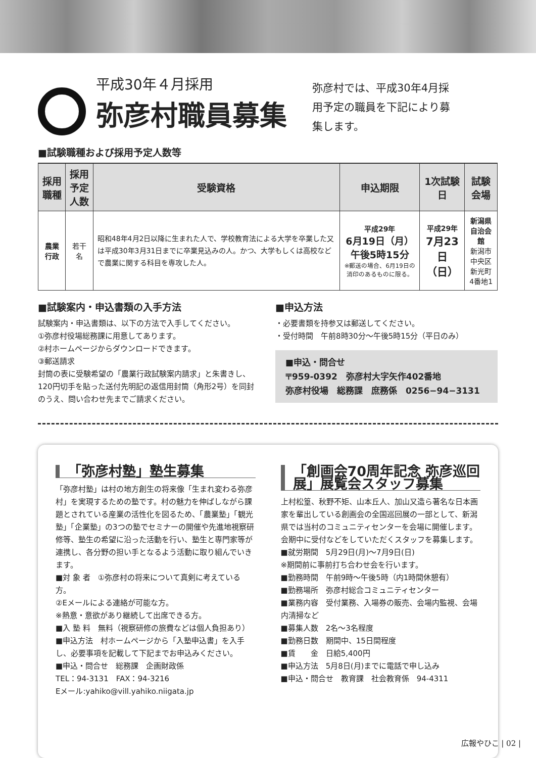平成30年４月採用
弥彦村職員募集
弥彦村では、平成30年4月採用予定の職員を下記により募集します。
■試験職種および採用予定人数等
| 採用職種 | 採用予定 人数 | 受験資格 | 申込期限 | 1次試験日 | 試験会場 |
| --- | --- | --- | --- | --- | --- |
| 農業行政 | 若干名 | 昭和48年4月2日以降に生まれた人で、学校教育法による大学を卒業した又は平成30年3月31日までに卒業見込みの人。かつ、大学もしくは高校などで農業に関する科目を専攻した人。 | 平成29年 6月19日（月） 午後5時15分 ※郵送の場合、6月19日の消印のあるものに限る。 | 平成29年 7月23日 （日） | 新潟県自治会館 新潟市中央区 新光町4番地1 |
■試験案内・申込書類の入手方法
試験案内・申込書類は、以下の方法で入手してください。
①弥彦村役場総務課に用意してあります。
②村ホームページからダウンロードできます。
③郵送請求
封筒の表に受験希望の「農業行政試験案内請求」と朱書きし、120円切手を貼った送付先明記の返信用封筒（角形2号）を同封のうえ、問い合わせ先までご請求ください。
■申込方法
・必要書類を持参又は郵送してください。
・受付時間　午前8時30分～午後5時15分（平日のみ）
■申込・問合せ
〒959-0392　弥彦村大字矢作402番地
弥彦村役場　総務課　庶務係　0256−94−3131
「弥彦村塾」塾生募集
「弥彦村塾」は村の地方創生の将来像「生まれ変わる弥彦村」を実現するための塾です。村の魅力を伸ばしながら課題とされている産業の活性化を図るため、「農業塾」「観光塾」「企業塾」の3つの塾でセミナーの開催や先進地視察研修等、塾生の希望に沿った活動を行い、塾生と専門家等が連携し、各分野の担い手となるよう活動に取り組んでいきます。
■対 象 者　①弥彦村の将来について真剣に考えている方。
②Eメールによる連絡が可能な方。
※熱意・意欲があり継続して出席できる方。
■入 塾 料　無料（視察研修の旅費などは個人負担あり）
■申込方法　村ホームページから「入塾申込書」を入手し、必要事項を記載して下記までお申込みください。
■申込・問合せ　総務課　企画財政係
TEL：94-3131　FAX：94-3216
Eメール:yahiko@vill.yahiko.niigata.jp
「創画会70周年記念 弥彦巡回展」展覧会スタッフ募集
上村松篁、秋野不矩、山本丘人、加山又造ら著名な日本画家を輩出している創画会の全国巡回展の一部として、新潟県では当村のコミュニティセンターを会場に開催します。会期中に受付などをしていただくスタッフを募集します。
■就労期間　5月29日(月)～7月9日(日)
※期間前に事前打ち合わせ会を行います。
■勤務時間　午前9時～午後5時（内1時間休憩有）
■勤務場所　弥彦村総合コミュニティセンター
■業務内容　受付業務、入場券の販売、会場内監視、会場内清掃など
■募集人数　2名～3名程度
■勤務日数　期間中、15日間程度
■賃　　金　日給5,400円
■申込方法　5月8日(月)までに電話で申し込み
■申込・問合せ　教育課　社会教育係　94-4311
広報やひこ | 02 |